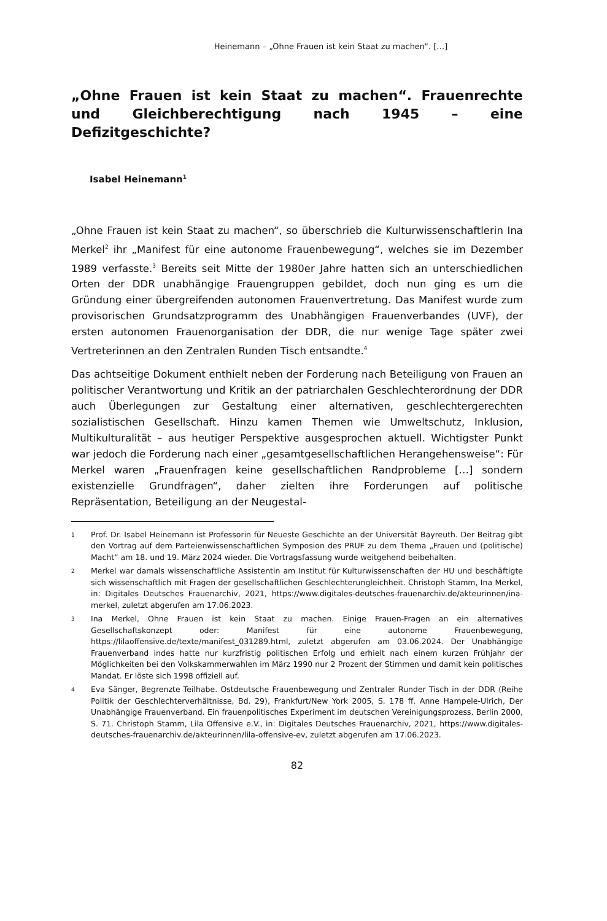Heinemann – „Ohne Frauen ist kein Staat zu machen“. […]
„Ohne Frauen ist kein Staat zu machen“. Frauenrechte und Gleichberechtigung nach 1945 – eine Defizitgeschichte?
Isabel Heinemann<sup>1</sup>
„Ohne Frauen ist kein Staat zu machen“, so überschrieb die Kulturwissenschaftlerin Ina Merkel<sup>2</sup> ihr „Manifest für eine autonome Frauenbewegung“, welches sie im Dezember 1989 verfasste.<sup>3</sup> Bereits seit Mitte der 1980er Jahre hatten sich an unterschiedlichen Orten der DDR unabhängige Frauengruppen gebildet, doch nun ging es um die Gründung einer übergreifenden autonomen Frauenvertretung. Das Manifest wurde zum provisorischen Grundsatzprogramm des Unabhängigen Frauenverbandes (UVF), der ersten autonomen Frauenorganisation der DDR, die nur wenige Tage später zwei Vertreterinnen an den Zentralen Runden Tisch entsandte.<sup>4</sup>
Das achtseitige Dokument enthielt neben der Forderung nach Beteiligung von Frauen an politischer Verantwortung und Kritik an der patriarchalen Geschlechterordnung der DDR auch Überlegungen zur Gestaltung einer alternativen, geschlechtergerechten sozialistischen Gesellschaft. Hinzu kamen Themen wie Umweltschutz, Inklusion, Multikulturalität – aus heutiger Perspektive ausgesprochen aktuell. Wichtigster Punkt war jedoch die Forderung nach einer „gesamtgesellschaftlichen Herangehensweise“: Für Merkel waren „Frauenfragen keine gesellschaftlichen Randprobleme […] sondern existenzielle Grundfragen“, daher zielten ihre Forderungen auf politische Repräsentation, Beteiligung an der Neugestal-
1
Prof. Dr. Isabel Heinemann ist Professorin für Neueste Geschichte an der Universität Bayreuth. Der Beitrag gibt den Vortrag auf dem Parteienwissenschaftlichen Symposion des PRUF zu dem Thema „Frauen und (politische) Macht“ am 18. und 19. März 2024 wieder. Die Vortragsfassung wurde weitgehend beibehalten.
2
Merkel war damals wissenschaftliche Assistentin am Institut für Kulturwissenschaften der HU und beschäftigte sich wissenschaftlich mit Fragen der gesellschaftlichen Geschlechterungleichheit. Christoph Stamm, Ina Merkel, in: Digitales Deutsches Frauenarchiv, 2021, https://www.digitales-deutsches-frauenarchiv.de/akteurinnen/ina-merkel, zuletzt abgerufen am 17.06.2023.
3
Ina Merkel, Ohne Frauen ist kein Staat zu machen. Einige Frauen-Fragen an ein alternatives Gesellschaftskonzept oder: Manifest für eine autonome Frauenbewegung, https://lilaoffensive.de/texte/manifest_031289.html, zuletzt abgerufen am 03.06.2024. Der Unabhängige Frauenverband indes hatte nur kurzfristig politischen Erfolg und erhielt nach einem kurzen Frühjahr der Möglichkeiten bei den Volkskammerwahlen im März 1990 nur 2 Prozent der Stimmen und damit kein politisches Mandat. Er löste sich 1998 offiziell auf.
4
Eva Sänger, Begrenzte Teilhabe. Ostdeutsche Frauenbewegung und Zentraler Runder Tisch in der DDR (Reihe Politik der Geschlechterverhältnisse, Bd. 29), Frankfurt/New York 2005, S. 178 ff. Anne Hampele-Ulrich, Der Unabhängige Frauenverband. Ein frauenpolitisches Experiment im deutschen Vereinigungsprozess, Berlin 2000, S. 71. Christoph Stamm, Lila Offensive e.V., in: Digitales Deutsches Frauenarchiv, 2021, https://www.digitales-deutsches-frauenarchiv.de/akteurinnen/lila-offensive-ev, zuletzt abgerufen am 17.06.2023.
82